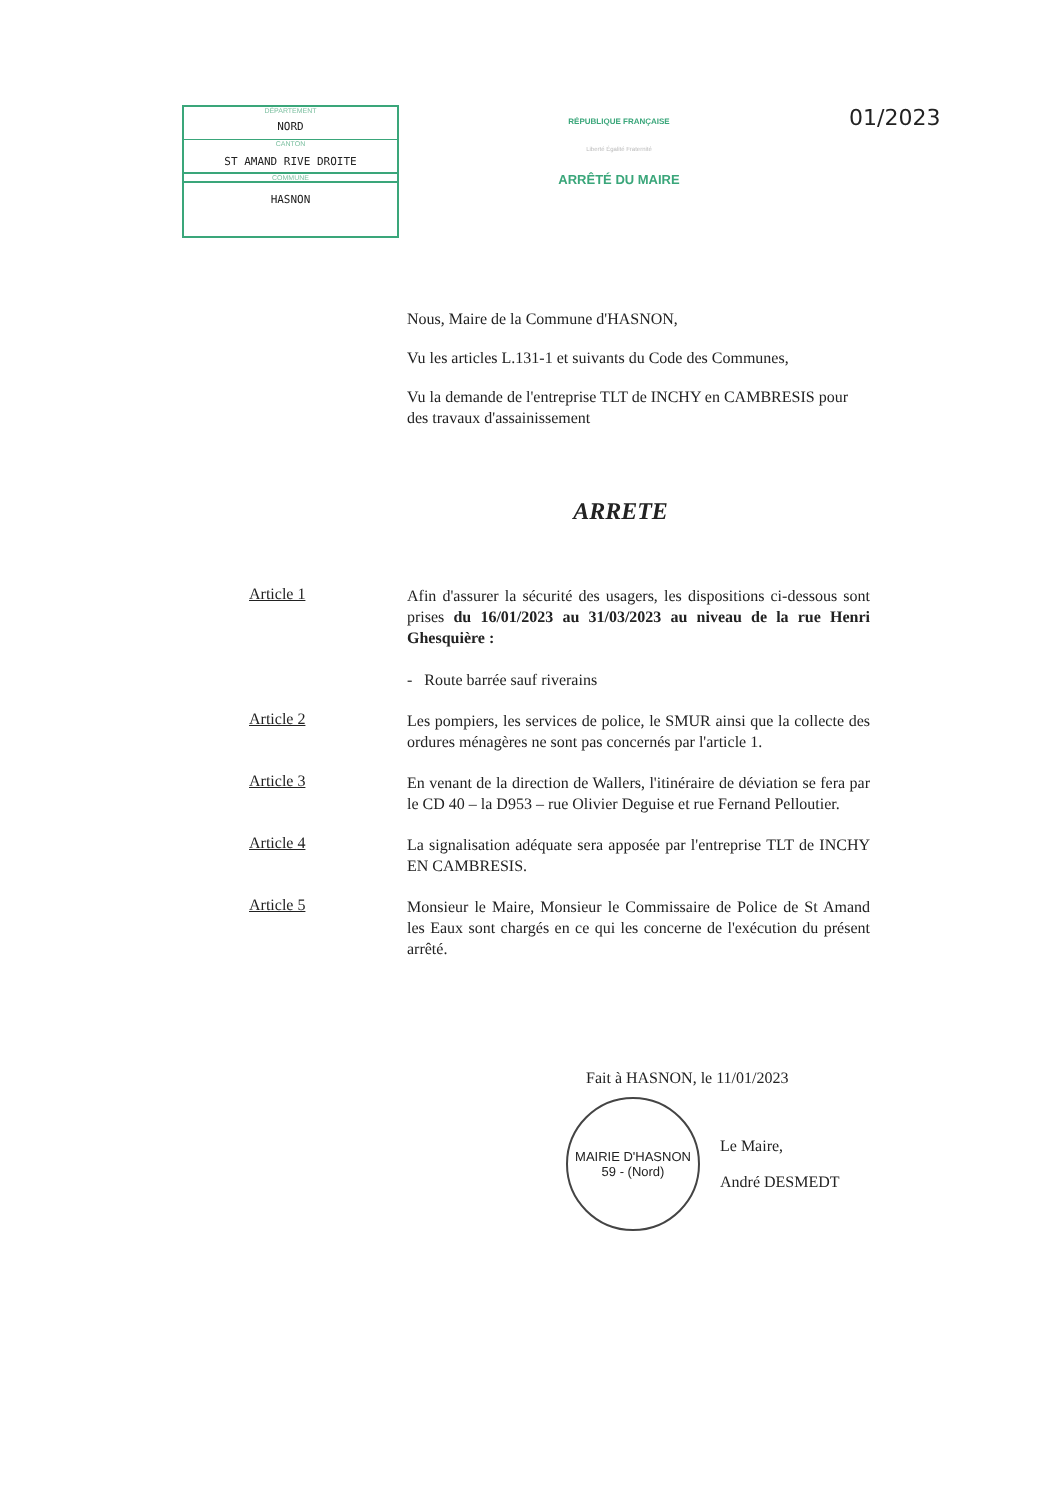DÉPARTEMENT
NORD
CANTON
ST AMAND RIVE DROITE
COMMUNE
HASNON
RÉPUBLIQUE FRANÇAISE
Liberté Égalité Fraternité
ARRÊTÉ DU MAIRE
01/2023
Nous, Maire de la Commune d'HASNON,
Vu les articles L.131-1 et suivants du Code des Communes,
Vu la demande de l'entreprise TLT de INCHY en CAMBRESIS pour des travaux d'assainissement
ARRETE
Article 1
Afin d'assurer la sécurité des usagers, les dispositions ci-dessous sont prises du 16/01/2023 au 31/03/2023 au niveau de la rue Henri Ghesquière :
- Route barrée sauf riverains
Article 2
Les pompiers, les services de police, le SMUR ainsi que la collecte des ordures ménagères ne sont pas concernés par l'article 1.
Article 3
En venant de la direction de Wallers, l'itinéraire de déviation se fera par le CD 40 – la D953 – rue Olivier Deguise et rue Fernand Pelloutier.
Article 4
La signalisation adéquate sera apposée par l'entreprise TLT de INCHY EN CAMBRESIS.
Article 5
Monsieur le Maire, Monsieur le Commissaire de Police de St Amand les Eaux sont chargés en ce qui les concerne de l'exécution du présent arrêté.
Fait à HASNON, le 11/01/2023
MAIRIE D'HASNON
59 - (Nord)
Le Maire,
André DESMEDT